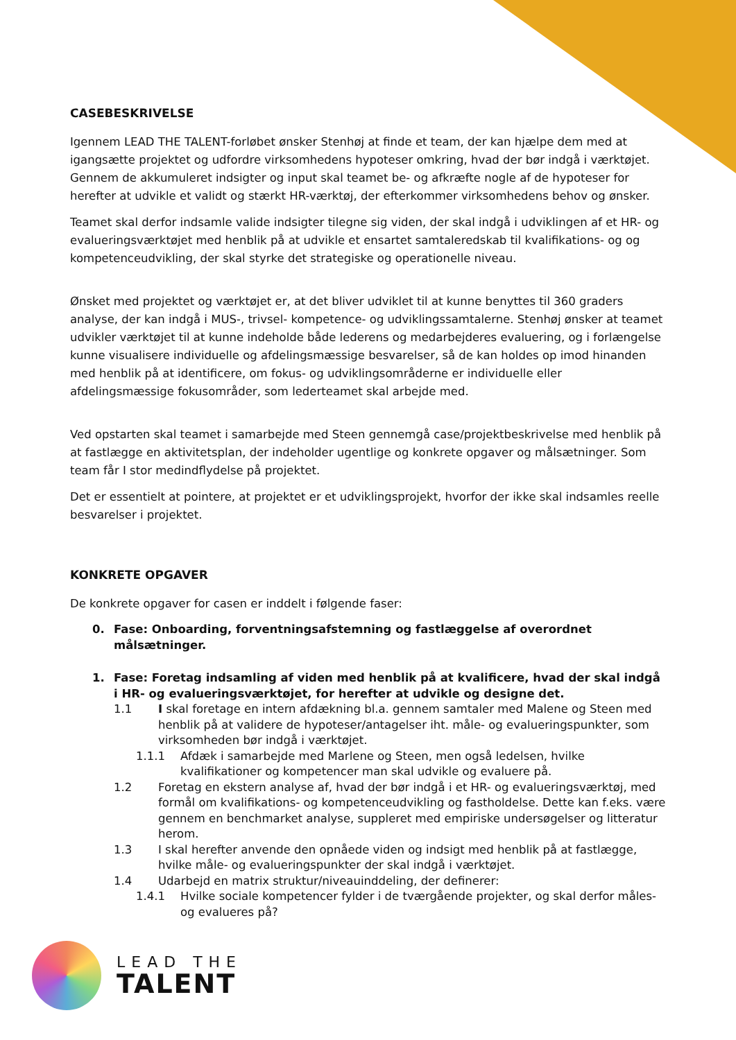CASEBESKRIVELSE
Igennem LEAD THE TALENT-forløbet ønsker Stenhøj at finde et team, der kan hjælpe dem med at igangsætte projektet og udfordre virksomhedens hypoteser omkring, hvad der bør indgå i værktøjet. Gennem de akkumuleret indsigter og input skal teamet be- og afkræfte nogle af de hypoteser for herefter at udvikle et validt og stærkt HR-værktøj, der efterkommer virksomhedens behov og ønsker.
Teamet skal derfor indsamle valide indsigter tilegne sig viden, der skal indgå i udviklingen af et HR- og evalueringsværktøjet med henblik på at udvikle et ensartet samtaleredskab til kvalifikations- og og kompetenceudvikling, der skal styrke det strategiske og operationelle niveau.
Ønsket med projektet og værktøjet er, at det bliver udviklet til at kunne benyttes til 360 graders analyse, der kan indgå i MUS-, trivsel- kompetence- og udviklingssamtalerne. Stenhøj ønsker at teamet udvikler værktøjet til at kunne indeholde både lederens og medarbejderes evaluering, og i forlængelse kunne visualisere individuelle og afdelingsmæssige besvarelser, så de kan holdes op imod hinanden med henblik på at identificere, om fokus- og udviklingsområderne er individuelle eller afdelingsmæssige fokusområder, som lederteamet skal arbejde med.
Ved opstarten skal teamet i samarbejde med Steen gennemgå case/projektbeskrivelse med henblik på at fastlægge en aktivitetsplan, der indeholder ugentlige og konkrete opgaver og målsætninger. Som team får I stor medindflydelse på projektet.
Det er essentielt at pointere, at projektet er et udviklingsprojekt, hvorfor der ikke skal indsamles reelle besvarelser i projektet.
KONKRETE OPGAVER
De konkrete opgaver for casen er inddelt i følgende faser:
0. Fase: Onboarding, forventningsafstemning og fastlæggelse af overordnet målsætninger.
1. Fase: Foretag indsamling af viden med henblik på at kvalificere, hvad der skal indgå i HR- og evalueringsværktøjet, for herefter at udvikle og designe det.
1.1 I skal foretage en intern afdækning bl.a. gennem samtaler med Malene og Steen med henblik på at validere de hypoteser/antagelser iht. måle- og evalueringspunkter, som virksomheden bør indgå i værktøjet.
1.1.1 Afdæk i samarbejde med Marlene og Steen, men også ledelsen, hvilke kvalifikationer og kompetencer man skal udvikle og evaluere på.
1.2 Foretag en ekstern analyse af, hvad der bør indgå i et HR- og evalueringsværktøj, med formål om kvalifikations- og kompetenceudvikling og fastholdelse. Dette kan f.eks. være gennem en benchmarket analyse, suppleret med empiriske undersøgelser og litteratur herom.
1.3 I skal herefter anvende den opnåede viden og indsigt med henblik på at fastlægge, hvilke måle- og evalueringspunkter der skal indgå i værktøjet.
1.4 Udarbejd en matrix struktur/niveauinddeling, der definerer:
1.4.1 Hvilke sociale kompetencer fylder i de tværgående projekter, og skal derfor måles- og evalueres på?
LEAD THE
TALENT